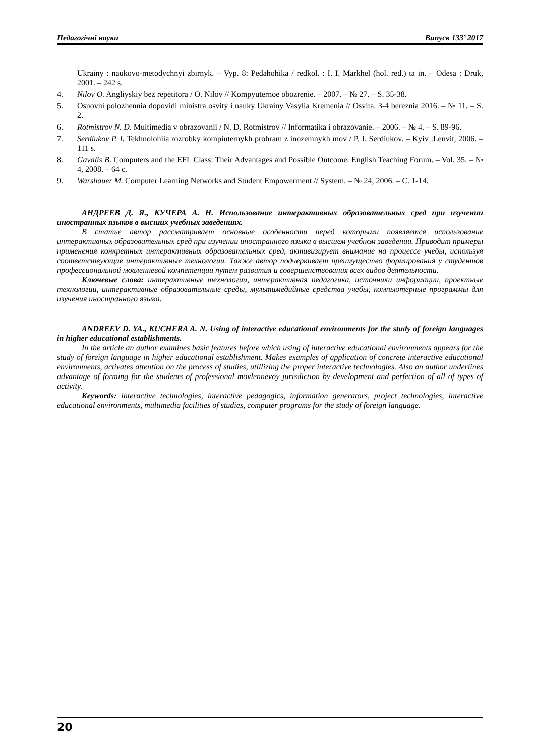Педагогічні науки Випуск 133’ 2017
Ukrainy : naukovo-metodychnyi zbirnyk. – Vyp. 8: Pedahohika / redkol. : I. I. Markhel (hol. red.) ta in. – Odesa : Druk, 2001. – 242 s.
4. Nilov O. Angliyskiy bez repetitora / O. Nilov // Kompyuternoe obozrenie. – 2007. – № 27. – S. 35-38.
5. Osnovni polozhennia dopovidi ministra osvity i nauky Ukrainy Vasylia Kremenia // Osvita. 3-4 bereznia 2016. – № 11. – S. 2.
6. Rotmistrov N. D. Multimedia v obrazovanii / N. D. Rotmistrov // Informatika i obrazovanie. – 2006. – № 4. – S. 89-96.
7. Serdiukov P. I. Tekhnolohiia rozrobky kompiuternykh prohram z inozemnykh mov / P. I. Serdiukov. – Kyiv :Lenvit, 2006. – 111 s.
8. Gavalis B. Computers and the EFL Class: Their Advantages and Possible Outcome. English Teaching Forum. – Vol. 35. – № 4, 2008. – 64 c.
9. Warshauer M. Computer Learning Networks and Student Empowerment // System. – № 24, 2006. – C. 1-14.
АНДРЕЕВ Д. Я., КУЧЕРА А. Н. Использование интерактивных образовательных сред при изучении иностранных языков в высших учебных заведениях.
В статье автор рассматривает основные особенности перед которыми появляется использование интерактивных образовательных сред при изучении иностранного языка в высшем учебном заведении. Приводит примеры применения конкретных интерактивных образовательных сред, активизирует внимание на процессе учебы, используя соответствующие интерактивные технологии. Также автор подчеркивает преимущество формирования у студентов профессиональной мовленневой компетенции путем развития и совершенствования всех видов деятельности.
Ключевые слова: интерактивные технологии, интерактивная педагогика, источники информации, проектные технологии, интерактивные образовательные среды, мультимедийные средства учебы, компьютерные программы для изучения иностранного языка.
ANDREEV D. YA., KUCHERA A. N. Using of interactive educational environments for the study of foreign languages in higher educational establishments.
In the article an author examines basic features before which using of interactive educational environments appears for the study of foreign language in higher educational establishment. Makes examples of application of concrete interactive educational environments, activates attention on the process of studies, utillizing the proper interactive technologies. Also an author underlines advantage of forming for the students of professional movlennevoy jurisdiction by development and perfection of all of types of activity.
Keywords: interactive technologies, interactive pedagogics, information generators, project technologies, interactive educational environments, multimedia facilities of studies, computer programs for the study of foreign language.
20